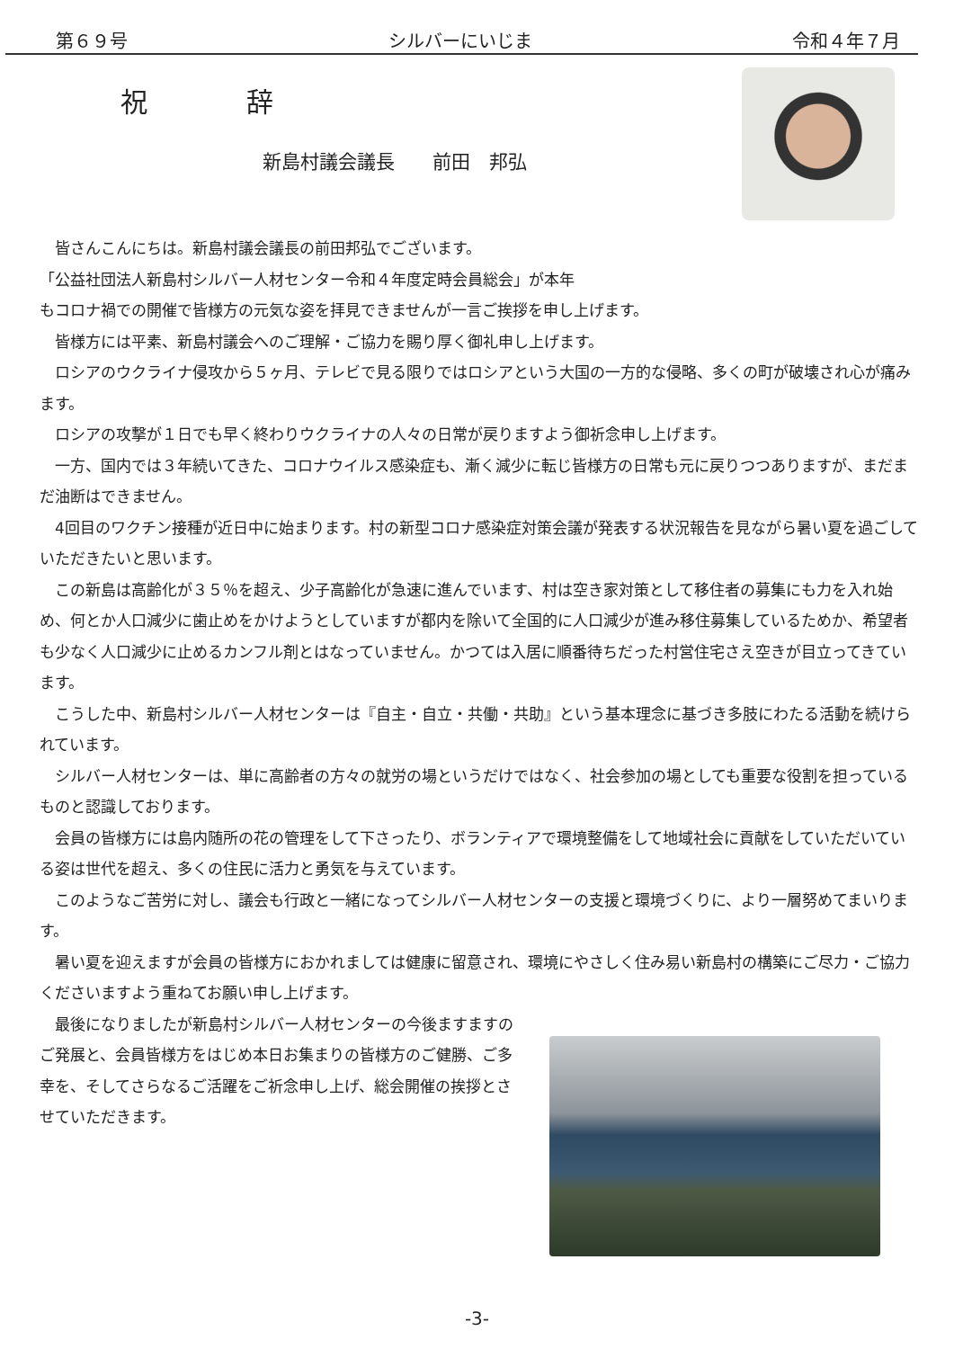第６９号 シルバーにいじま 令和４年７月
祝 辞
新島村議会議長　　前田　邦弘
皆さんこんにちは。新島村議会議長の前田邦弘でございます。
「公益社団法人新島村シルバー人材センター令和４年度定時会員総会」が本年
もコロナ禍での開催で皆様方の元気な姿を拝見できませんが一言ご挨拶を申し上げます。
皆様方には平素、新島村議会へのご理解・ご協力を賜り厚く御礼申し上げます。
ロシアのウクライナ侵攻から５ヶ月、テレビで見る限りではロシアという大国の一方的な侵略、多くの町が破壊され心が痛みます。
ロシアの攻撃が１日でも早く終わりウクライナの人々の日常が戻りますよう御祈念申し上げます。
一方、国内では３年続いてきた、コロナウイルス感染症も、漸く減少に転じ皆様方の日常も元に戻りつつありますが、まだまだ油断はできません。
4回目のワクチン接種が近日中に始まります。村の新型コロナ感染症対策会議が発表する状況報告を見ながら暑い夏を過ごしていただきたいと思います。
この新島は高齢化が３５％を超え、少子高齢化が急速に進んでいます、村は空き家対策として移住者の募集にも力を入れ始め、何とか人口減少に歯止めをかけようとしていますが都内を除いて全国的に人口減少が進み移住募集しているためか、希望者も少なく人口減少に止めるカンフル剤とはなっていません。かつては入居に順番待ちだった村営住宅さえ空きが目立ってきています。
こうした中、新島村シルバー人材センターは『自主・自立・共働・共助』という基本理念に基づき多肢にわたる活動を続けられています。
シルバー人材センターは、単に高齢者の方々の就労の場というだけではなく、社会参加の場としても重要な役割を担っているものと認識しております。
会員の皆様方には島内随所の花の管理をして下さったり、ボランティアで環境整備をして地域社会に貢献をしていただいている姿は世代を超え、多くの住民に活力と勇気を与えています。
このようなご苦労に対し、議会も行政と一緒になってシルバー人材センターの支援と環境づくりに、より一層努めてまいります。
暑い夏を迎えますが会員の皆様方におかれましては健康に留意され、環境にやさしく住み易い新島村の構築にご尽力・ご協力くださいますよう重ねてお願い申し上げます。
最後になりましたが新島村シルバー人材センターの今後ますますのご発展と、会員皆様方をはじめ本日お集まりの皆様方のご健勝、ご多幸を、そしてさらなるご活躍をご祈念申し上げ、総会開催の挨拶とさせていただきます。
-3-